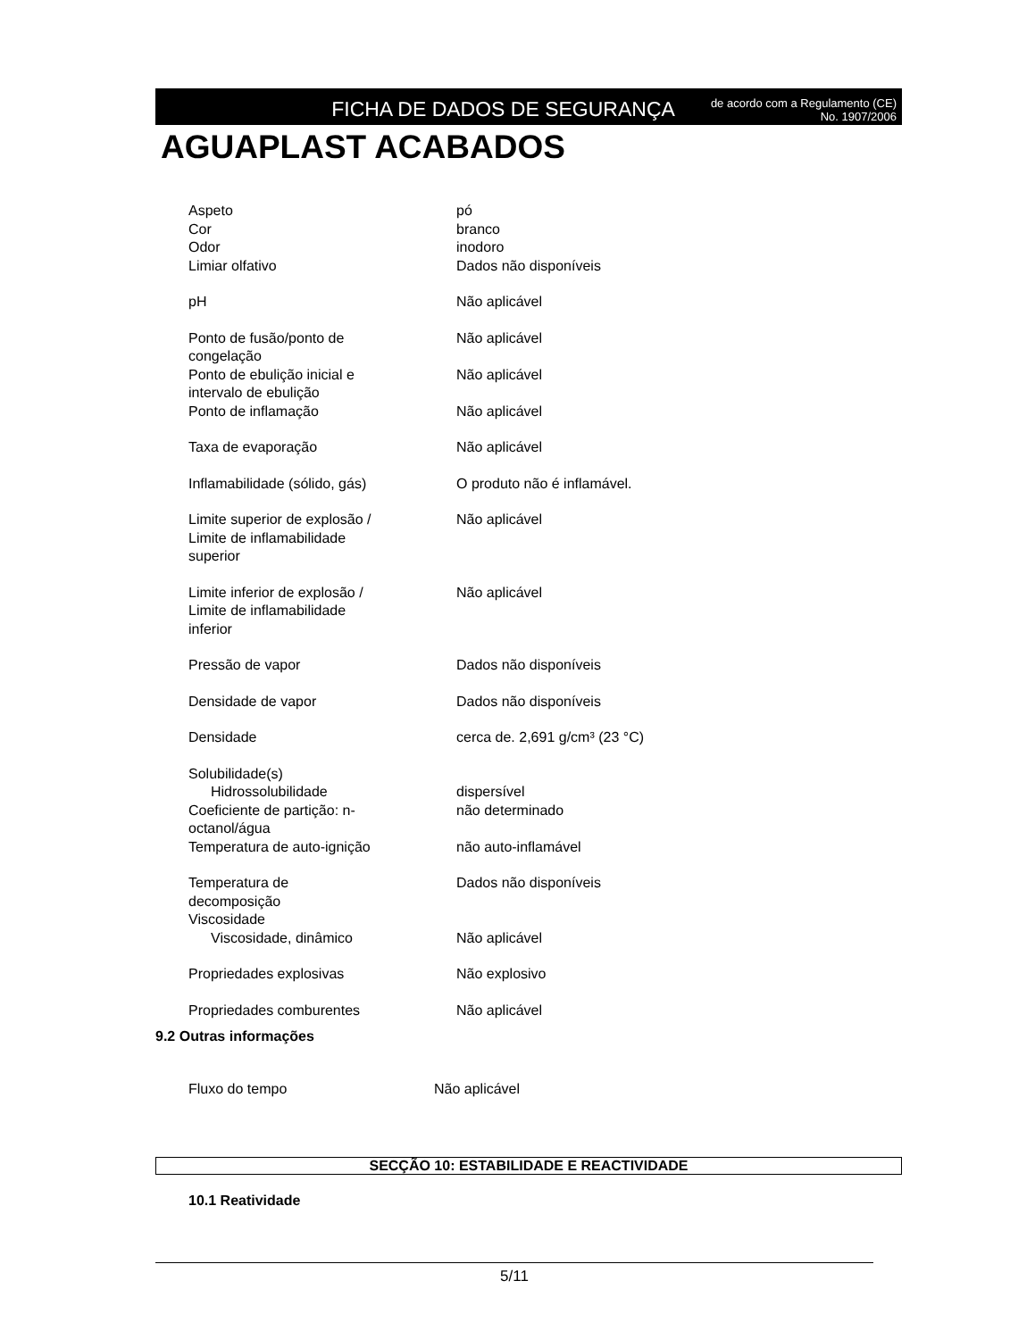FICHA DE DADOS DE SEGURANÇA
de acordo com a Regulamento (CE)
No. 1907/2006
AGUAPLAST ACABADOS
| Aspeto | pó |
| Cor | branco |
| Odor | inodoro |
| Limiar olfativo | Dados não disponíveis |
| pH | Não aplicável |
| Ponto de fusão/ponto de congelação | Não aplicável |
| Ponto de ebulição inicial e intervalo de ebulição | Não aplicável |
| Ponto de inflamação | Não aplicável |
| Taxa de evaporação | Não aplicável |
| Inflamabilidade (sólido, gás) | O produto não é inflamável. |
| Limite superior de explosão / Limite de inflamabilidade superior | Não aplicável |
| Limite inferior de explosão / Limite de inflamabilidade inferior | Não aplicável |
| Pressão de vapor | Dados não disponíveis |
| Densidade de vapor | Dados não disponíveis |
| Densidade | cerca de. 2,691 g/cm³ (23 °C) |
| Solubilidade(s) | |
| Hidrossolubilidade | dispersível |
| Coeficiente de partição: n- octanol/água | não determinado |
| Temperatura de auto-ignição | não auto-inflamável |
| Temperatura de decomposição | Dados não disponíveis |
| Viscosidade | |
| Viscosidade, dinâmico | Não aplicável |
| Propriedades explosivas | Não explosivo |
| Propriedades comburentes | Não aplicável |
9.2 Outras informações
| Fluxo do tempo | Não aplicável |
SECÇÃO 10: ESTABILIDADE E REACTIVIDADE
10.1 Reatividade
5/11